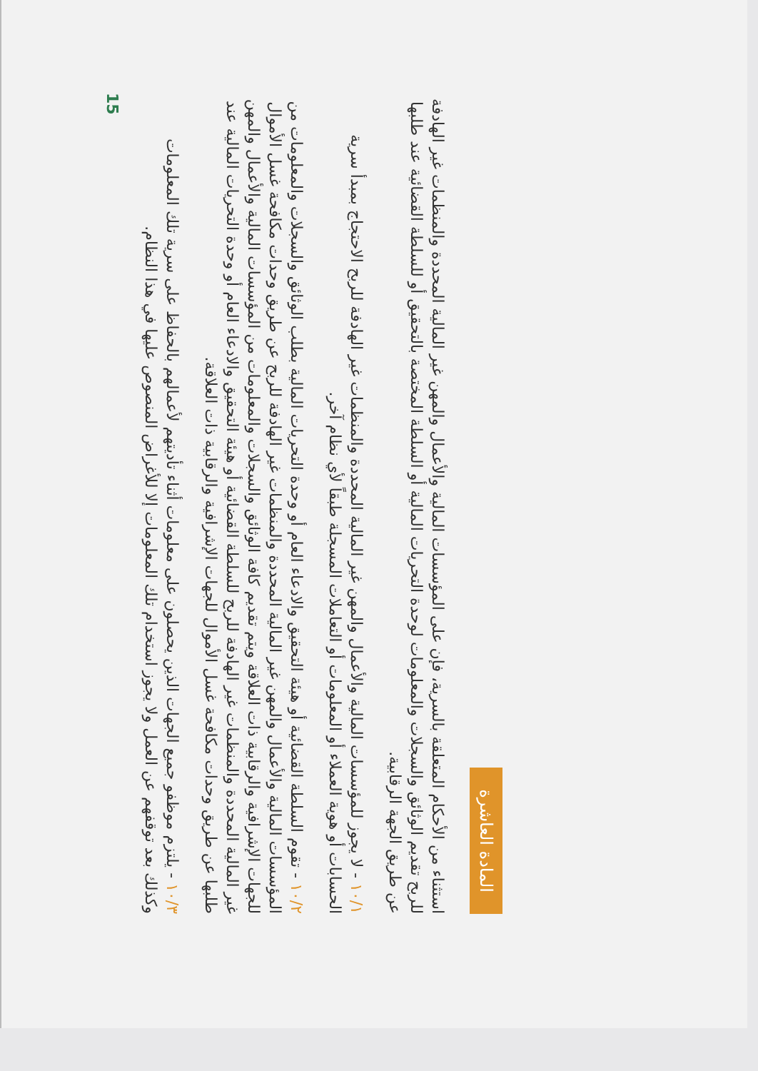المادة العاشرة
استثناء من الأحكام المتعلقة بالسرية، فإن على المؤسسات المالية والأعمال والمهن غير المالية المحددة والمنظمات غير الهادفة للربح تقديم الوثائق والسجلات والمعلومات لوحدة التحريات المالية أو السلطة المختصة بالتحقيق أو للسلطة القضائية عند طلبها عن طريق الجهة الرقابية.
١٠/١ - لا يجوز للمؤسسات المالية والأعمال والمهن غير المالية المحددة والمنظمات غير الهادفة للربح الاحتجاج بمبدأ سرية الحسابات أو هوية العملاء أو المعلومات أو التعاملات المسجلة طبقاً لأي نظام آخر.
١٠/٢ - تقوم السلطة القضائية أو هيئة التحقيق والادعاء العام أو وحدة التحريات المالية بطلب الوثائق والسجلات والمعلومات من المؤسسات المالية والأعمال والمهن غير المالية المحددة والمنظمات غير الهادفة للربح عن طريق وحدات مكافحة غسل الأموال للجهات الإشرافية والرقابية ذات العلاقة ويتم تقديم كافة الوثائق والسجلات والمعلومات من المؤسسات المالية والأعمال والمهن غير المالية المحددة والمنظمات غير الهادفة للربح للسلطة القضائية أو هيئة التحقيق والادعاء العام أو وحدة التحريات المالية عند طلبها عن طريق وحدات مكافحة غسل الأموال للجهات الإشرافية والرقابية ذات العلاقة.
١٠/٣ - يلتزم موظفو جميع الجهات الذين يحصلون على معلومات أثناء تأديتهم لأعمالهم بالحفاظ على سرية تلك المعلومات وكذلك بعد توقفهم عن العمل ولا يجوز استخدام تلك المعلومات إلا للأغراض المنصوص عليها في هذا النظام.
15